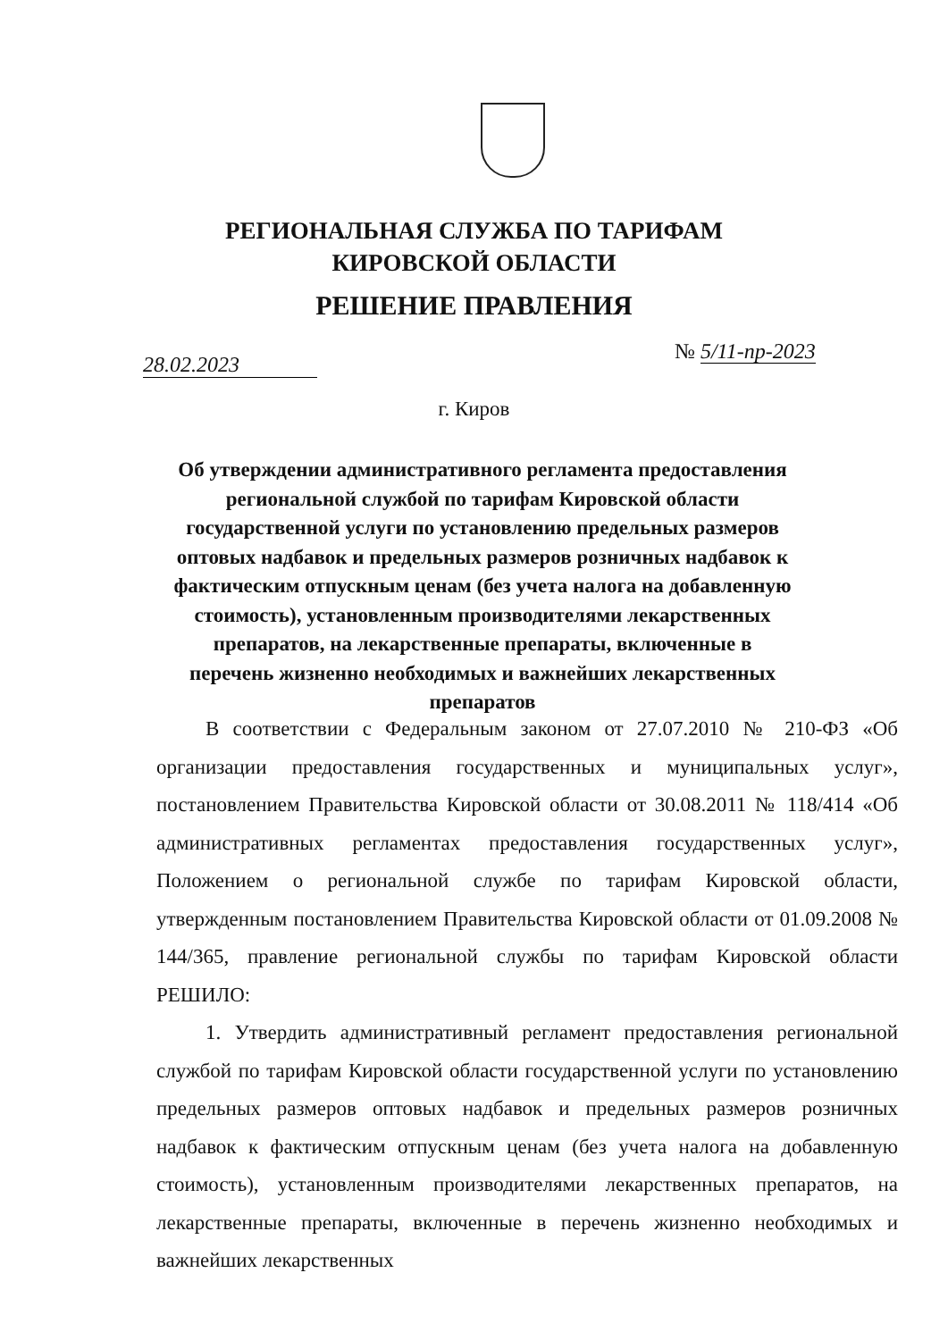РЕГИОНАЛЬНАЯ СЛУЖБА ПО ТАРИФАМ
КИРОВСКОЙ ОБЛАСТИ
РЕШЕНИЕ ПРАВЛЕНИЯ
28.02.2023
№ 5/11-пр-2023
г. Киров
Об утверждении административного регламента предоставления региональной службой по тарифам Кировской области государственной услуги по установлению предельных размеров оптовых надбавок и предельных размеров розничных надбавок к фактическим отпускным ценам (без учета налога на добавленную стоимость), установленным производителями лекарственных препаратов, на лекарственные препараты, включенные в перечень жизненно необходимых и важнейших лекарственных препаратов
В соответствии с Федеральным законом от 27.07.2010 № 210-ФЗ «Об организации предоставления государственных и муниципальных услуг», постановлением Правительства Кировской области от 30.08.2011 № 118/414 «Об административных регламентах предоставления государственных услуг», Положением о региональной службе по тарифам Кировской области, утвержденным постановлением Правительства Кировской области от 01.09.2008 № 144/365, правление региональной службы по тарифам Кировской области РЕШИЛО:
1. Утвердить административный регламент предоставления региональной службой по тарифам Кировской области государственной услуги по установлению предельных размеров оптовых надбавок и предельных размеров розничных надбавок к фактическим отпускным ценам (без учета налога на добавленную стоимость), установленным производителями лекарственных препаратов, на лекарственные препараты, включенные в перечень жизненно необходимых и важнейших лекарственных